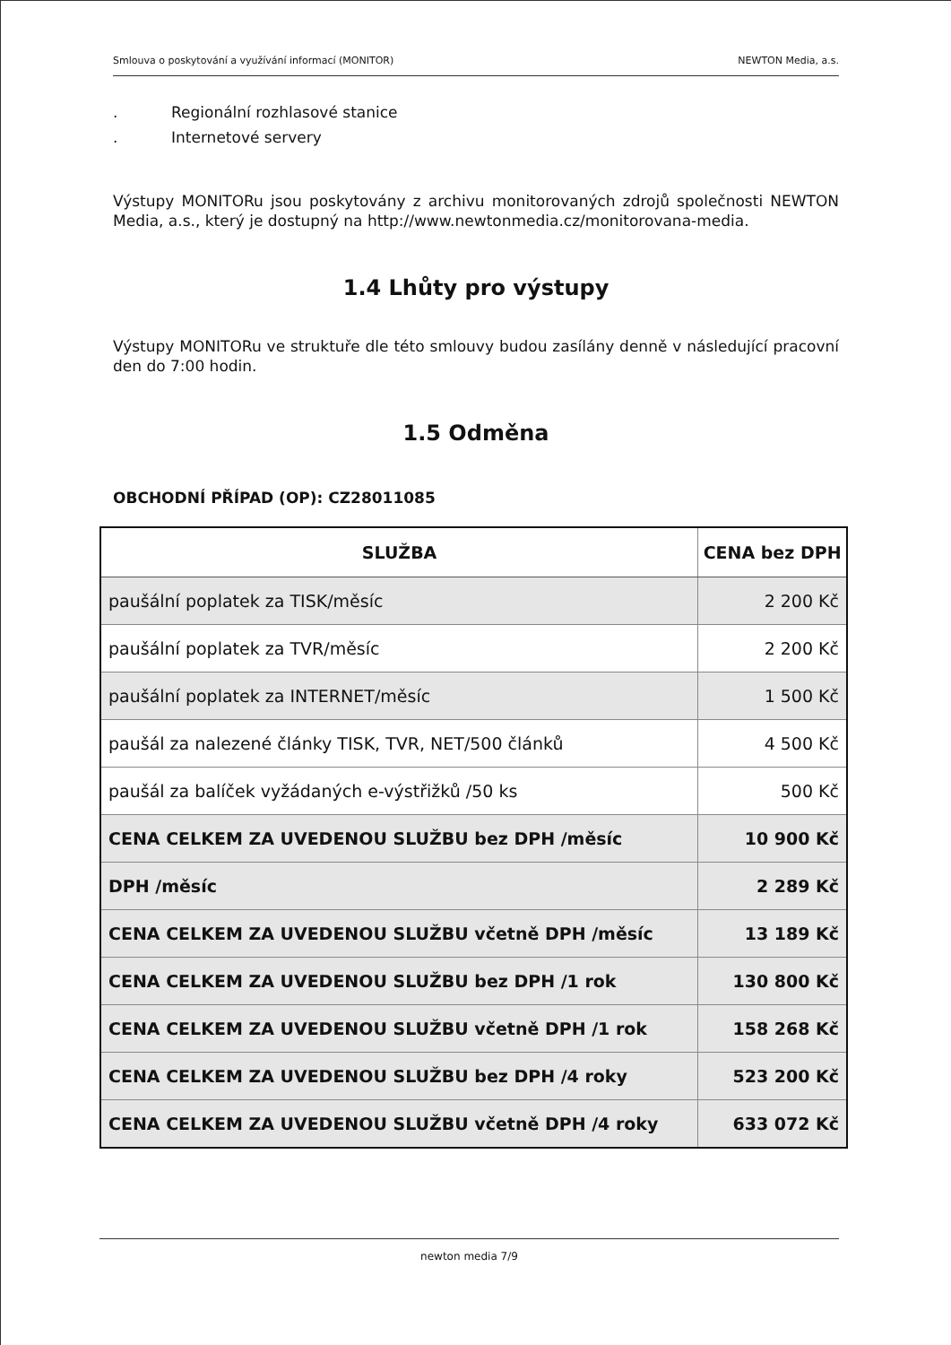Smlouva o poskytování a využívání informací (MONITOR) NEWTON Media, a.s.
. Regionální rozhlasové stanice
. Internetové servery
Výstupy MONITORu jsou poskytovány z archivu monitorovaných zdrojů společnosti NEWTON Media, a.s., který je dostupný na http://www.newtonmedia.cz/monitorovana-media.
1.4 Lhůty pro výstupy
Výstupy MONITORu ve struktuře dle této smlouvy budou zasílány denně v následující pracovní den do 7:00 hodin.
1.5 Odměna
OBCHODNÍ PŘÍPAD (OP): CZ28011085
| SLUŽBA | CENA bez DPH |
| --- | --- |
| paušální poplatek za TISK/měsíc | 2 200 Kč |
| paušální poplatek za TVR/měsíc | 2 200 Kč |
| paušální poplatek za INTERNET/měsíc | 1 500 Kč |
| paušál za nalezené články TISK, TVR, NET/500 článků | 4 500 Kč |
| paušál za balíček vyžádaných e-výstřižků /50 ks | 500 Kč |
| CENA CELKEM ZA UVEDENOU SLUŽBU bez DPH /měsíc | 10 900 Kč |
| DPH /měsíc | 2 289 Kč |
| CENA CELKEM ZA UVEDENOU SLUŽBU včetně DPH /měsíc | 13 189 Kč |
| CENA CELKEM ZA UVEDENOU SLUŽBU bez DPH /1 rok | 130 800 Kč |
| CENA CELKEM ZA UVEDENOU SLUŽBU včetně DPH /1 rok | 158 268 Kč |
| CENA CELKEM ZA UVEDENOU SLUŽBU bez DPH /4 roky | 523 200 Kč |
| CENA CELKEM ZA UVEDENOU SLUŽBU včetně DPH /4 roky | 633 072 Kč |
newton media 7/9